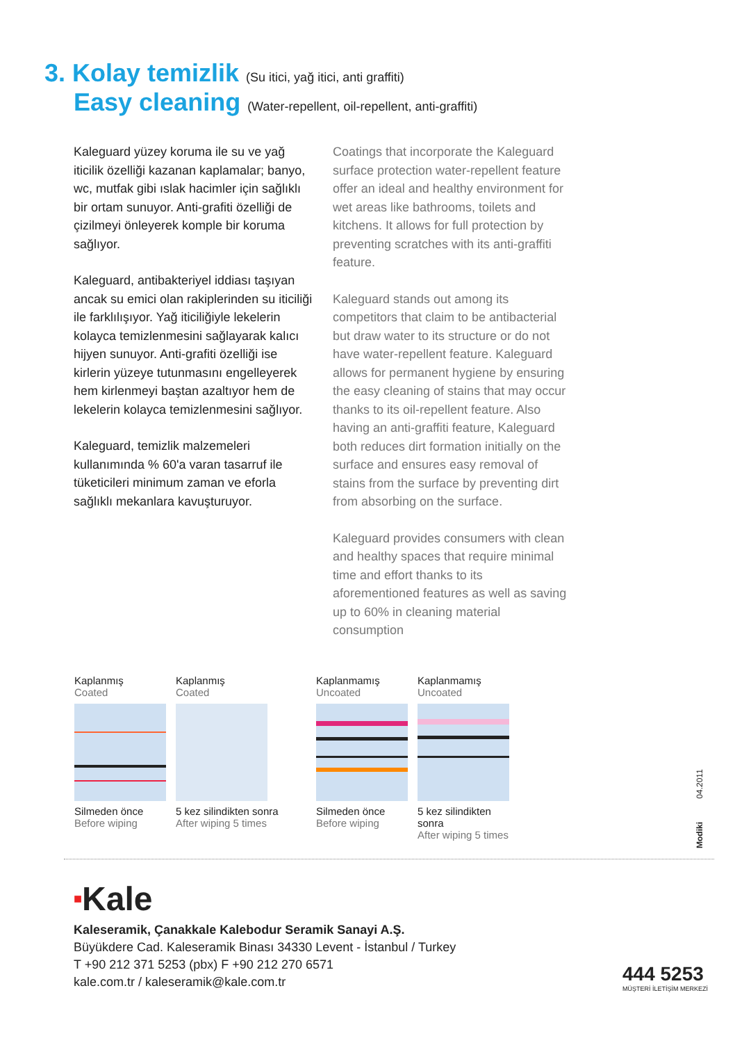3. Kolay temizlik (Su itici, yağ itici, anti graffiti)
Easy cleaning (Water-repellent, oil-repellent, anti-graffiti)
Kaleguard yüzey koruma ile su ve yağ iticilik özelliği kazanan kaplamalar; banyo, wc, mutfak gibi ıslak hacimler için sağlıklı bir ortam sunuyor. Anti-grafiti özelliği de çizilmeyi önleyerek komple bir koruma sağlıyor.
Kaleguard, antibakteriyel iddiası taşıyan ancak su emici olan rakiplerinden su iticiliği ile farklılışıyor. Yağ iticiliğiyle lekelerin kolayca temizlenmesini sağlayarak kalıcı hijyen sunuyor. Anti-grafiti özelliği ise kirlerin yüzeye tutunmasını engelleyerek hem kirlenmeyi baştan azaltıyor hem de lekelerin kolayca temizlenmesini sağlıyor.
Kaleguard, temizlik malzemeleri kullanımında % 60'a varan tasarruf ile tüketicileri minimum zaman ve eforla sağlıklı mekanlara kavuşturuyor.
Coatings that incorporate the Kaleguard surface protection water-repellent feature offer an ideal and healthy environment for wet areas like bathrooms, toilets and kitchens. It allows for full protection by preventing scratches with its anti-graffiti feature.
Kaleguard stands out among its competitors that claim to be antibacterial but draw water to its structure or do not have water-repellent feature. Kaleguard allows for permanent hygiene by ensuring the easy cleaning of stains that may occur thanks to its oil-repellent feature. Also having an anti-graffiti feature, Kaleguard both reduces dirt formation initially on the surface and ensures easy removal of stains from the surface by preventing dirt from absorbing on the surface.
Kaleguard provides consumers with clean and healthy spaces that require minimal time and effort thanks to its aforementioned features as well as saving up to 60% in cleaning material consumption
Kaplanmış
Coated
Silmeden önce
Before wiping
Kaplanmış
Coated
5 kez silindikten sonra
After wiping 5 times
Kaplanmamış
Uncoated
Silmeden önce
Before wiping
Kaplanmamış
Uncoated
5 kez silindikten sonra
After wiping 5 times
Modiki 04.2011
■Kale
Kaleseramik, Çanakkale Kalebodur Seramik Sanayi A.Ş.
Büyükdere Cad. Kaleseramik Binası 34330 Levent - İstanbul / Turkey
T +90 212 371 5253 (pbx) F +90 212 270 6571
kale.com.tr / kaleseramik@kale.com.tr
444 5253
MÜŞTERİ İLETİŞİM MERKEZİ